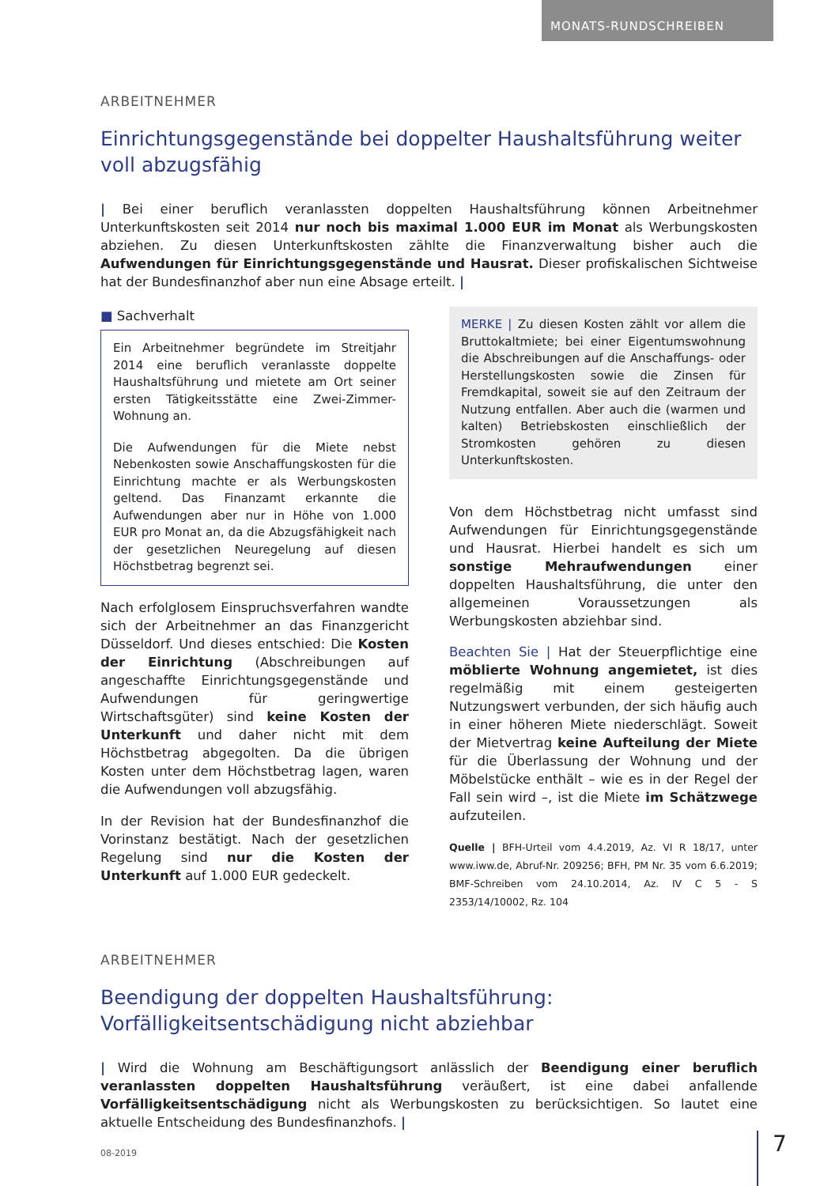MONATS-RUNDSCHREIBEN
ARBEITNEHMER
Einrichtungsgegenstände bei doppelter Haushaltsführung weiter voll abzugsfähig
| Bei einer beruflich veranlassten doppelten Haushaltsführung können Arbeitnehmer Unterkunftskosten seit 2014 nur noch bis maximal 1.000 EUR im Monat als Werbungskosten abziehen. Zu diesen Unterkunftskosten zählte die Finanzverwaltung bisher auch die Aufwendungen für Einrichtungsgegenstände und Hausrat. Dieser profiskalischen Sichtweise hat der Bundesfinanzhof aber nun eine Absage erteilt. |
■ Sachverhalt
Ein Arbeitnehmer begründete im Streitjahr 2014 eine beruflich veranlasste doppelte Haushaltsführung und mietete am Ort seiner ersten Tätigkeitsstätte eine Zwei-Zimmer-Wohnung an.
Die Aufwendungen für die Miete nebst Nebenkosten sowie Anschaffungskosten für die Einrichtung machte er als Werbungskosten geltend. Das Finanzamt erkannte die Aufwendungen aber nur in Höhe von 1.000 EUR pro Monat an, da die Abzugsfähigkeit nach der gesetzlichen Neuregelung auf diesen Höchstbetrag begrenzt sei.
Nach erfolglosem Einspruchsverfahren wandte sich der Arbeitnehmer an das Finanzgericht Düsseldorf. Und dieses entschied: Die Kosten der Einrichtung (Abschreibungen auf angeschaffte Einrichtungsgegenstände und Aufwendungen für geringwertige Wirtschaftsgüter) sind keine Kosten der Unterkunft und daher nicht mit dem Höchstbetrag abgegolten. Da die übrigen Kosten unter dem Höchstbetrag lagen, waren die Aufwendungen voll abzugsfähig.
In der Revision hat der Bundesfinanzhof die Vorinstanz bestätigt. Nach der gesetzlichen Regelung sind nur die Kosten der Unterkunft auf 1.000 EUR gedeckelt.
MERKE | Zu diesen Kosten zählt vor allem die Bruttokaltmiete; bei einer Eigentumswohnung die Abschreibungen auf die Anschaffungs- oder Herstellungskosten sowie die Zinsen für Fremdkapital, soweit sie auf den Zeitraum der Nutzung entfallen. Aber auch die (warmen und kalten) Betriebskosten einschließlich der Stromkosten gehören zu diesen Unterkunftskosten.
Von dem Höchstbetrag nicht umfasst sind Aufwendungen für Einrichtungsgegenstände und Hausrat. Hierbei handelt es sich um sonstige Mehraufwendungen einer doppelten Haushaltsführung, die unter den allgemeinen Voraussetzungen als Werbungskosten abziehbar sind.
Beachten Sie | Hat der Steuerpflichtige eine möblierte Wohnung angemietet, ist dies regelmäßig mit einem gesteigerten Nutzungswert verbunden, der sich häufig auch in einer höheren Miete niederschlägt. Soweit der Mietvertrag keine Aufteilung der Miete für die Überlassung der Wohnung und der Möbelstücke enthält – wie es in der Regel der Fall sein wird –, ist die Miete im Schätzwege aufzuteilen.
Quelle | BFH-Urteil vom 4.4.2019, Az. VI R 18/17, unter www.iww.de, Abruf-Nr. 209256; BFH, PM Nr. 35 vom 6.6.2019; BMF-Schreiben vom 24.10.2014, Az. IV C 5 - S 2353/14/10002, Rz. 104
ARBEITNEHMER
Beendigung der doppelten Haushaltsführung: Vorfälligkeitsentschädigung nicht abziehbar
| Wird die Wohnung am Beschäftigungsort anlässlich der Beendigung einer beruflich veranlassten doppelten Haushaltsführung veräußert, ist eine dabei anfallende Vorfälligkeitsentschädigung nicht als Werbungskosten zu berücksichtigen. So lautet eine aktuelle Entscheidung des Bundesfinanzhofs. |
08-2019 7